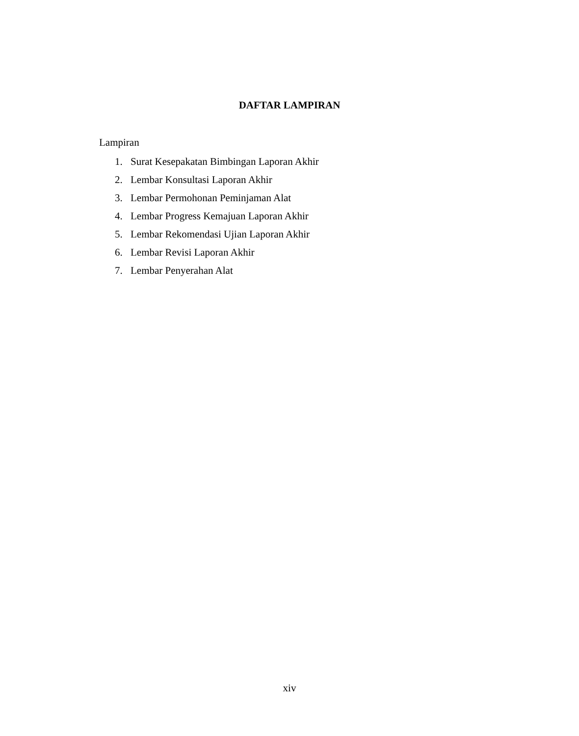DAFTAR LAMPIRAN
Lampiran
1. Surat Kesepakatan Bimbingan Laporan Akhir
2. Lembar Konsultasi Laporan Akhir
3. Lembar Permohonan Peminjaman Alat
4. Lembar Progress Kemajuan Laporan Akhir
5. Lembar Rekomendasi Ujian Laporan Akhir
6. Lembar Revisi Laporan Akhir
7. Lembar Penyerahan Alat
xiv